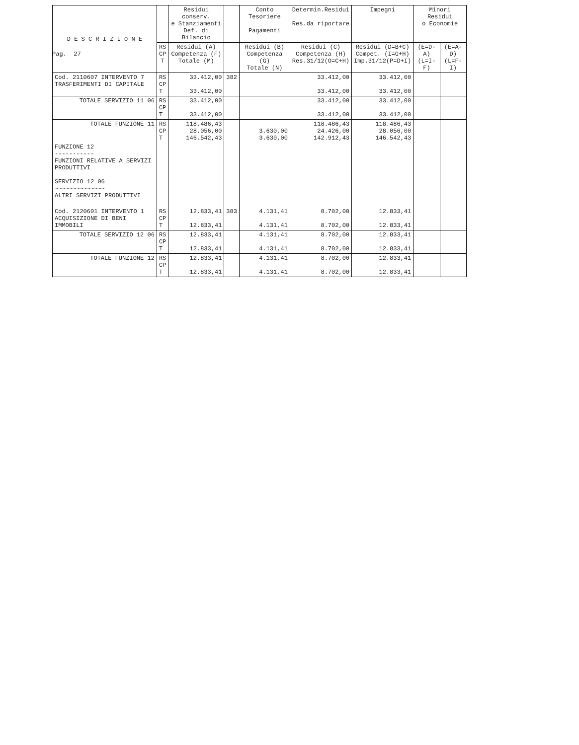Pag. 27
| D E S C R I Z I O N E | | Residui conserv. e Stanziamenti Def. di Bilancio | | Conto Tesoriere Pagamenti | Determin.Residui Res.da riportare | Impegni | Minori Residui o Economie | |
| --- | --- | --- | --- | --- | --- | --- | --- | --- |
| | RS CP T | Residui (A) Competenza (F) Totale (M) | | Residui (B) Competenza (G) Totale (N) | Residui (C) Competenza (H) Res.31/12(O=C+H) | Residui (D=B+C) Compet. (I=G+H) Imp.31/12(P=D+I) | (E=D-A) (L=I-F) | (E=A-D) (L=F-I) |
| Cod. 2110607 INTERVENTO 7 TRASFERIMENTI DI CAPITALE | RS CP T | 33.412,00 33.412,00 | 382 | | 33.412,00 33.412,00 | 33.412,00 33.412,00 | | |
| TOTALE SERVIZIO 11 06 | RS CP T | 33.412,00 33.412,00 | | | 33.412,00 33.412,00 | 33.412,00 33.412,00 | | |
| TOTALE FUNZIONE 11 | RS CP T | 118.486,43 28.056,00 146.542,43 | | 3.630,00 3.630,00 | 118.486,43 24.426,00 142.912,43 | 118.486,43 28.056,00 146.542,43 | | |
| FUNZIONE 12 ----------- FUNZIONI RELATIVE A SERVIZI PRODUTTIVI SERVIZIO 12 06 ~~~~~~~~~~~~~~ ALTRI SERVIZI PRODUTTIVI | | | | | | | | |
| Cod. 2120601 INTERVENTO 1 ACQUISIZIONE DI BENI IMMOBILI | RS CP T | 12.833,41 12.833,41 | 383 | 4.131,41 4.131,41 | 8.702,00 8.702,00 | 12.833,41 12.833,41 | | |
| TOTALE SERVIZIO 12 06 | RS CP T | 12.833,41 12.833,41 | | 4.131,41 4.131,41 | 8.702,00 8.702,00 | 12.833,41 12.833,41 | | |
| TOTALE FUNZIONE 12 | RS CP T | 12.833,41 12.833,41 | | 4.131,41 4.131,41 | 8.702,00 8.702,00 | 12.833,41 12.833,41 | | |